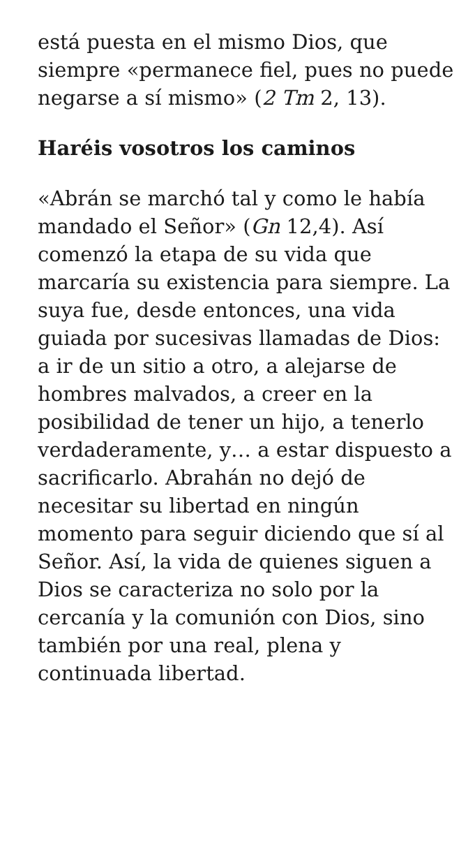está puesta en el mismo Dios, que siempre «permanece fiel, pues no puede negarse a sí mismo» (2 Tm 2, 13).
Haréis vosotros los caminos
«Abrán se marchó tal y como le había mandado el Señor» (Gn 12,4). Así comenzó la etapa de su vida que marcaría su existencia para siempre. La suya fue, desde entonces, una vida guiada por sucesivas llamadas de Dios: a ir de un sitio a otro, a alejarse de hombres malvados, a creer en la posibilidad de tener un hijo, a tenerlo verdaderamente, y… a estar dispuesto a sacrificarlo. Abrahán no dejó de necesitar su libertad en ningún momento para seguir diciendo que sí al Señor. Así, la vida de quienes siguen a Dios se caracteriza no solo por la cercanía y la comunión con Dios, sino también por una real, plena y continuada libertad.